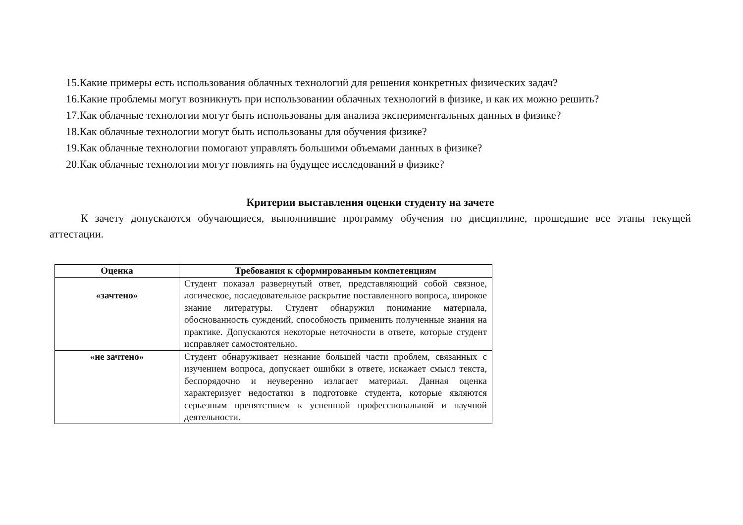15.Какие примеры есть использования облачных технологий для решения конкретных физических задач?
16.Какие проблемы могут возникнуть при использовании облачных технологий в физике, и как их можно решить?
17.Как облачные технологии могут быть использованы для анализа экспериментальных данных в физике?
18.Как облачные технологии могут быть использованы для обучения физике?
19.Как облачные технологии помогают управлять большими объемами данных в физике?
20.Как облачные технологии могут повлиять на будущее исследований в физике?
Критерии выставления оценки студенту на зачете
К зачету допускаются обучающиеся, выполнившие программу обучения по дисциплине, прошедшие все этапы текущей аттестации.
| Оценка | Требования к сформированным компетенциям |
| --- | --- |
| «зачтено» | Студент показал развернутый ответ, представляющий собой связное, логическое, последовательное раскрытие поставленного вопроса, широкое знание литературы. Студент обнаружил понимание материала, обоснованность суждений, способность применить полученные знания на практике. Допускаются некоторые неточности в ответе, которые студент исправляет самостоятельно. |
| «не зачтено» | Студент обнаруживает незнание большей части проблем, связанных с изучением вопроса, допускает ошибки в ответе, искажает смысл текста, беспорядочно и неуверенно излагает материал. Данная оценка характеризует недостатки в подготовке студента, которые являются серьезным препятствием к успешной профессиональной и научной деятельности. |